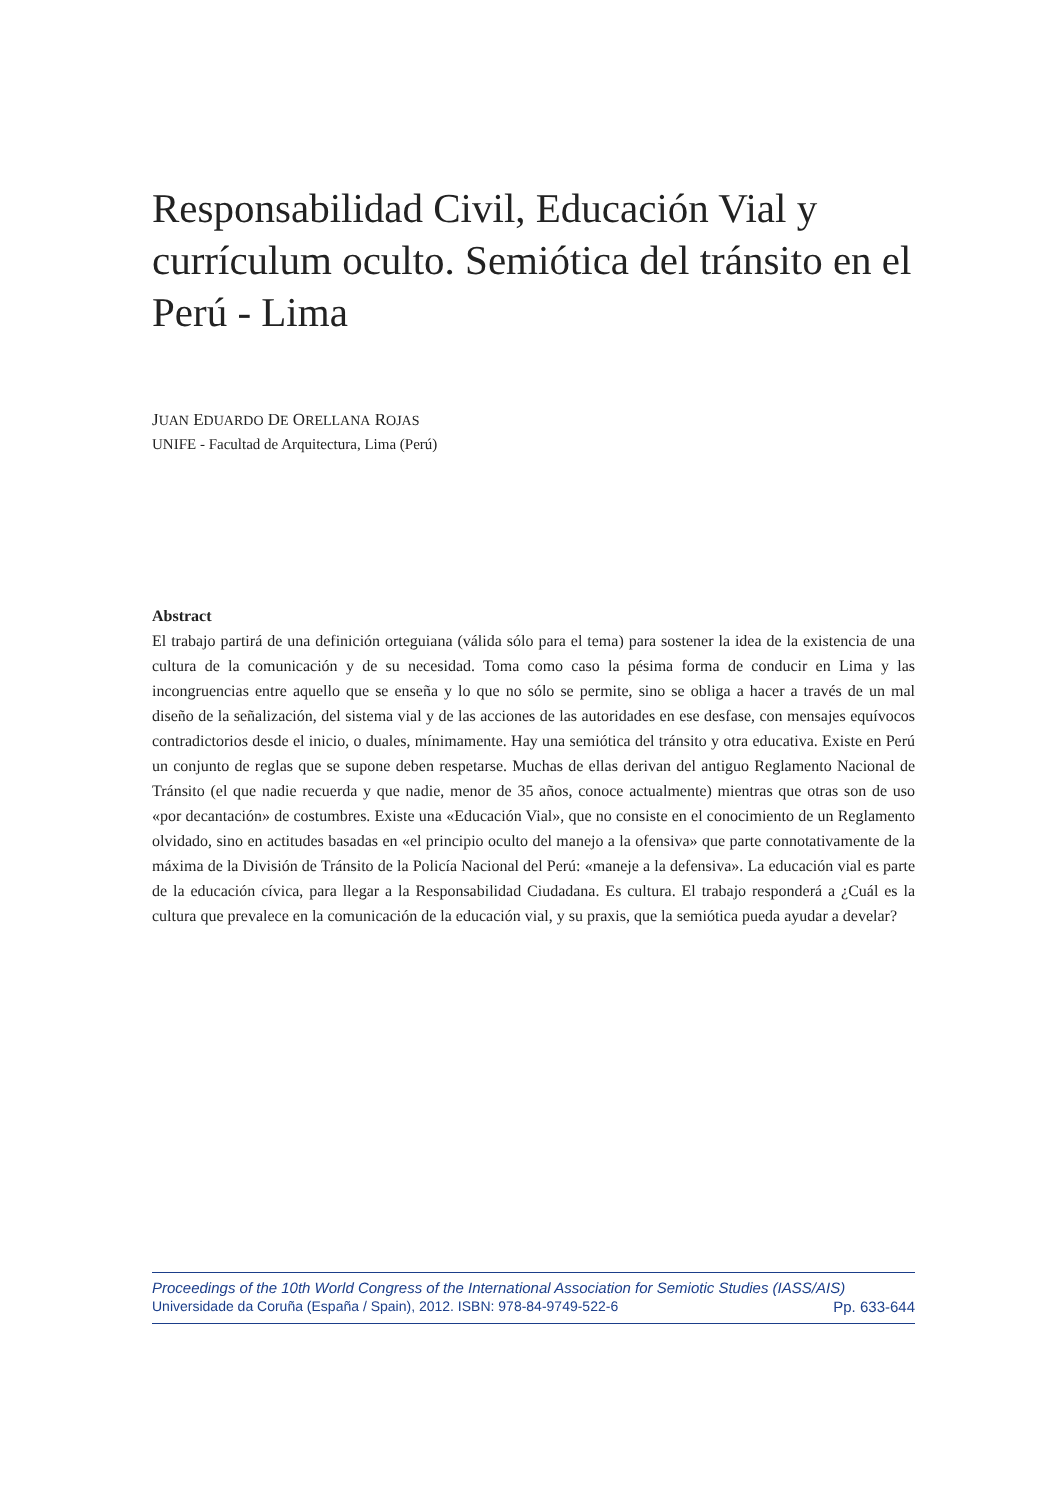Responsabilidad Civil, Educación Vial y currículum oculto. Semiótica del tránsito en el Perú - Lima
JUAN EDUARDO DE ORELLANA ROJAS
UNIFE - Facultad de Arquitectura, Lima (Perú)
Abstract
El trabajo partirá de una definición orteguiana (válida sólo para el tema) para sostener la idea de la existencia de una cultura de la comunicación y de su necesidad. Toma como caso la pésima forma de conducir en Lima y las incongruencias entre aquello que se enseña y lo que no sólo se permite, sino se obliga a hacer a través de un mal diseño de la señalización, del sistema vial y de las acciones de las autoridades en ese desfase, con mensajes equívocos contradictorios desde el inicio, o duales, mínimamente. Hay una semiótica del tránsito y otra educativa. Existe en Perú un conjunto de reglas que se supone deben respetarse. Muchas de ellas derivan del antiguo Reglamento Nacional de Tránsito (el que nadie recuerda y que nadie, menor de 35 años, conoce actualmente) mientras que otras son de uso «por decantación» de costumbres. Existe una «Educación Vial», que no consiste en el conocimiento de un Reglamento olvidado, sino en actitudes basadas en «el principio oculto del manejo a la ofensiva» que parte connotativamente de la máxima de la División de Tránsito de la Policía Nacional del Perú: «maneje a la defensiva». La educación vial es parte de la educación cívica, para llegar a la Responsabilidad Ciudadana. Es cultura. El trabajo responderá a ¿Cuál es la cultura que prevalece en la comunicación de la educación vial, y su praxis, que la semiótica pueda ayudar a develar?
Proceedings of the 10th World Congress of the International Association for Semiotic Studies (IASS/AIS)
Universidade da Coruña (España / Spain), 2012. ISBN: 978-84-9749-522-6 Pp. 633-644